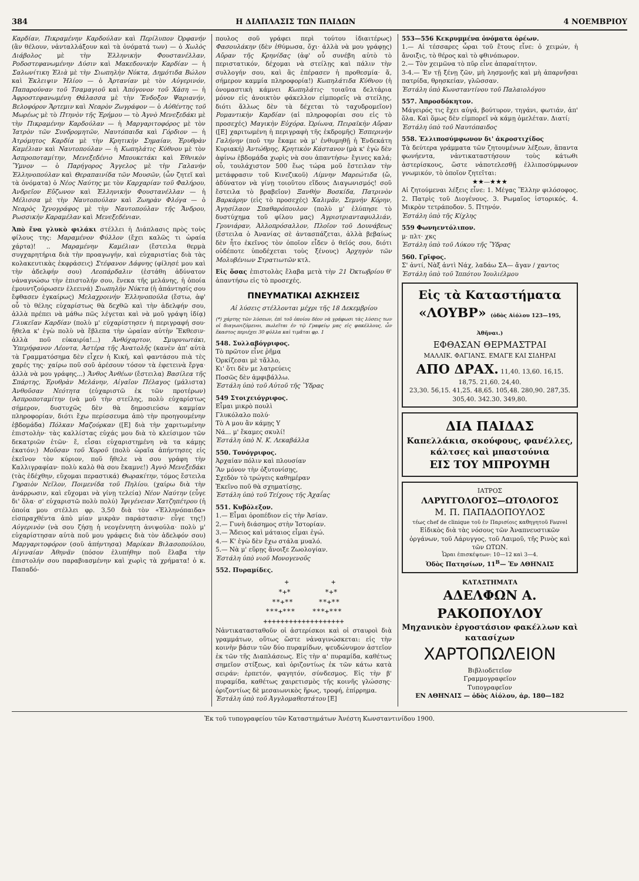384 Η ΔΙΑΠΛΑΣΙΣ ΤΩΝ ΠΑΙΔΩΝ 4 ΝΟΕΜΒΡΙΟΥ
Καρδίαν, Πικραμένην Καρδούλαν καὶ Περίλυπον Ὀρφανήν (ἂν θέλουν, νἀνταλλάξουν καὶ τὰ ὀνόματά των) — ὁ Χωλὸς Διάβολος μὲ τὴν Ἑλληνικὴν Φουστανέλλαν, Ροδοστεφανωμένην Δύσιν καὶ Μακεδονικὴν Καρδίαν — ἡ Σαλωνίτικη Ἑλιὰ μὲ τὴν Σιωπηλὴν Νύκτα, Δημότιδα Βώλου καὶ Ἐκλειψιν Ἡλίου — ὁ Ἀρτανίαν μὲ τὸν Αὐγερινόν, Παπαρούναν τοῦ Τσαμαγιοῦ καὶ Ἀπόγονον τοῦ Χάση — ἡ Ἀφροστεφανωμένη Θάλασσα μὲ τὴν Ἔνδοξον Ψαριανήν, Βελοφόρον Ἄρτεμιν καὶ Νεαρὸν Ζωγράφον — ὁ Αὐθέντης τοῦ Μωρέως μὲ τὸ Πτηνὸν τῆς Ἐρήμου — τὸ Ἀγνὸ Μενεξεδάκι μὲ τὴν Πικραμένην Καρδούλαν — ἡ Μαργαριτοφόρος μὲ τὸν Ἰατρὸν τῶν Συνδρομητῶν, Ναυτόπαιδα καὶ Γόρδιον — ἡ Ἀτρόμητος Καρδία μὲ τὴν Κρητικὴν Σημαίαν, Ἐρυθρὰν Καμέλιαν καὶ Ναυτοπούλαν — ἡ Κωπηλάτις Κύθνου μὲ τὸν Ἀσπροποταμίτην, Μενεξεδένιο Μπουκετάκι καὶ Ἐθνικὸν Ὕμνον — ὁ Παρήγορος Ἄγγελος μὲ τὴν Γαλανὴν Ἑλληνοπούλαν καὶ Θεραπαινίδα τῶν Μουσῶν, (ὧν ζητεῖ καὶ τὰ ὀνόματα) ὁ Νέος Ναύτης με τὸν Καρχαρίαν τοῦ Φαλήρου, Ἀνδρεῖον Εὔζωνον καὶ Ἑλληνικὴν Φουστανέλλαν — ἡ Μέλισσα μὲ τὴν Ναυτοπούλαν καὶ Ζωηρὰν Φλόγα — ὁ Νεαρὸς Ἰχνογράφος μὲ τὴν Ναυτοπούλαν τῆς Ἄνδρου, Ρωσσικὴν Καραμέλαν καὶ Μενεξεδένιαν.
Ἀπὸ ἕνα γλυκὸ φιλάκι στέλλει ἡ Διάπλασις πρὸς τοὺς φίλους της: Μαραμένον Φύλλον (ἔχει καλῶς τι ὡραία χάρτα)! .. Μαραμένην Καμέλιαν (ἔστειλα θερμὰ συγχαρητήρια διὰ τὴν προαγωγήν, καὶ εὐχαριστίας διὰ τὰς κολακευτικὰς ἐκφράσεις) Στέφανον Δάφνης (φίλησέ μου καὶ τὴν ἀδελφήν σου) Λεοπάρδαλιν (ἐστάθη ἀδύνατον νἀναγνώσω τὴν ἐπιστολήν σου, ἕνεκα τῆς μελάνης, ἡ ὁποία ἐμουντζούρωσεν ἐλεεινά) Σιωπηλὴν Νύκτα (ἡ ἀπάντησίς σου ἔφθασεν ἐγκαίρως) Μελαχροινὴν Ἑλληνοπούλα (ἔστω, ἀφ' οὗ τὸ θέλης εὐχαρίστως θὰ δεχθῶ καὶ τὴν ἀδελφήν σου, ἀλλὰ πρέπει νὰ μάθω πῶς λέγεται καὶ νὰ μοῦ γράψη ἰδίᾳ) Γλυκεῖαν Καρδίαν (πολὺ μ' εὐχαρίστησεν ἡ περιγραφή σου· ἤθελα κ' ἐγὼ πολὺ νὰ ἔβλεπα τὴν ὡραίαν αὐτὴν Ἔκθεσιν· ἀλλὰ ποῦ εὐκαιρία!...) Ἀνθόχαρτον, Σμυρνιωτάκι, Ὑπερήφανον Λέοντα, Ἀστέρα τῆς Ἀνατολῆς (κανὲν ἀπ' αὐτὰ τὰ Γραμματόσημα δὲν εἶχεν ἡ Κική, καὶ φαντάσου πιὰ τὲς χαρές της· χαίρω ποῦ σοῦ ἀρέσουν τόσον τὰ ἐφετεινὰ ἔργα· ἀλλὰ νὰ μου γράφης...) Ἄνθος Ἀνθέων (ἔστειλα) Βασίλεα τῆς Σπάρτης, Ἐρυθρὰν Μελάνην, Αἰγαῖον Πέλαγος (μάλιστα) Ἀνθοῦσαν Νεότητα (εὐχαριστῶ ἐκ τῶν προτέρων) Ἀσπροποταμίτην (νὰ μοῦ τὴν στείλης, πολὺ εὐχαρίστως σήμερον, δυστυχῶς δὲν θὰ δημοσιεύσω καμμίαν πληροφορίαν, διότι ἔχω περίσσευμα ἀπὸ τὴν προηγουμένην ἑβδομάδα) Πόλκαν Μαζούρκαν ([Ε] διὰ τὴν χαριτωμένην ἐπιστολὴν· τὰς καλλίστας εὐχάς μου διὰ τὸ κλείσιμον τῶν δεκατριῶν ἐτῶν· ἔ, εἶσαι εὐχαριστημένη νὰ τα κάμῃς ἑκατόν;) Μοῦσαν τοῦ Χοροῦ (πολὺ ὡραῖα ἀπήντησες εἰς ἐκεῖνον τὸν κύριον, ποῦ ἤθελε νὰ σου γράφη τὴν Καλλιγραφίαν· πολὺ καλὸ θὰ σου ἔκαμνε!) Ἀγνὸ Μενεξεδάκι (τὰς ἐδέχθην, εὔχομαι περαστικά) Θωρακίτην, τόμος ἔστειλα Γηραιὸν Νεῖλον, Ποιμενίδα τοῦ Πηλίου. (χαίρω διὰ τὴν ἀνάρρωσιν, καὶ εὔχομαι νὰ γίνῃ τελεία) Νέον Ναύτην (εὖγε δι' ὅλα· σ' εὐχαριστῶ πολὺ πολύ) Ἰφιγένειαν Χατζηπέτρου (ἡ ὁποία μου στέλλει φρ. 3,50 διὰ τὸν «Ἑλληνόπαιδα» εἰσπραχθέντα ἀπὸ μίαν μικρὰν παράστασιν· εὖγε της!) Αὐγερινὸν (νὰ σου ζήσῃ ἡ νεογέννητη ἀνιψούλα· πολὺ μ' εὐχαρίστησαν αὐτὰ ποῦ μου γράφεις διὰ τὸν ἀδελφόν σου) Μαργαριτοφόρον (σοῦ ἀπήντησα) Μαρίκαν Βιλασοπούλου, Αἰγιναίαν Ἀθηνᾶν (πόσον ἐλυπήθην ποῦ ἔλαβα τὴν ἐπιστολήν σου παραβιασμένην καὶ χωρὶς τὰ χρήματα! ὁ κ. Παπαδό-
πουλος σοῦ γράφει περὶ τούτου ἰδιαιτέρως) Φασουλάκην (δὲν ἐθύμωσα, ὄχι· ἀλλὰ νὰ μου γράφῃς) Αὔραν τῆς Κρηνίδας (ἀφ' οὗ συνέβη αὐτὸ τὸ περιστατικόν, δέχομαι νὰ στείλῃς καὶ πάλιν τὴν συλλογήν σου, καὶ ἂς ἐπέρασεν ἡ προθεσμία· ἄ, σήμερον καμμία πληροφορία!) Κωπηλάτιδα Κύθνου (ἡ ὀνομαστικὴ κάμνει Κωπηλάτις· τοιαῦτα δελτάρια μόνον εἰς ἀνοικτὸν φάκελλον εἰμπορεῖς νὰ στείλῃς, διότι ἄλλως δὲν τὰ δέχεται τὸ ταχυδρομεῖον) Ρομαντικὴν Καρδίαν (αἱ πληροφορίαι σου εἰς τὸ προσεχές) Μαγικὴν Εὐχόρα. Ὡρίωνα, Πειραϊκὴν Αὔραν ([Ε] χαριτωμένη ἡ περιγραφὴ τῆς ἐκδρομῆς) Ἑσπερινὴν Γαλήνην (ποῦ την ἔκαμε νὰ μ' ἐνθυμηθῇ ἡ Ἑνδεκάτη Κυριακή) Ἀντώθρης, Κρητικὸν Κάστανον (μὰ κ' ἐγὼ δὲν ἀφίνω ἑβδομάδα χωρὶς νὰ σου ἀπαντήσω· ἔγινες καλά; οὗ, τουλάχιστον 500 ἕως τώρα μοῦ ἔστειλαν τὴν μετάφρασιν τοῦ Κινεζικοῦ) Λίμνην Μαρεώτιδα (ὤ, ἀδύνατον νὰ γίνῃ τοιοῦτου εἴδους Διαγωνισμός! σοῦ ἔστειλα τὸ βραβεῖον) Ξανθὴν Βοσκίδα, Πατρινὸν Βαρκάρην (εἰς τὸ προσεχές) Χαλιμᾶν, Σεμνὴν Κόρην, Ἀγησίλαον Σπαθαρόπουλον (πολὺ μ' ἐλύπησε τὸ δυστύχημα τοῦ φίλου μας) Ἀγριοτριανταφυλλιάν, Γρυνιάραν, Ἀλλοπρόσαλλον, Πλοῖον τοῦ Δουνάβεως (ἔστειλα ὁ Ἀνανίας σὲ ἀντασπάζεται, ἀλλὰ βεβαίως δὲν ἦτο ἐκεῖνος τὸν ὁποῖον εἶδεν ὁ θεῖός σου, διότι οὐδέποτε ὑποδέχεται τοὺς ξένους) Ἀρχηγὸν τῶν Μολυβένιων Στρατιωτῶν κτλ.
Εἰς ὅσας ἐπιστολὰς ἔλαβα μετὰ τὴν 21 Ὀκτωβρίου θ' ἀπαντήσω εἰς τὸ προσεχές.
ΠΝΕΥΜΑΤΙΚΑΙ ΑΣΚΗΣΕΙΣ
Αἱ λύσεις στέλλονται μέχρι τῆς 18 Δεκεμβρίου
(*) χάρτης τῶν λύσεων, ἐπὶ τοῦ ὁποίου δέον νὰ γράφωσι τὰς λύσεις των οἱ διαγωνιζόμενοι, πωλεῖται ἐν τῷ Γραφείῳ μας εἰς φακέλλους, ὧν ἕκαστος περιέχει 30 φύλλα καὶ τιμᾶται φρ. 1
548. Συλλαβόγριφος.
Τὸ πρῶτον εἶνε ῥῆμα
Ὁρκίζεσαι μὲ τἄλλο,
Κι' ὅτι δὲν με λατρεύεις
Ποσῶς δὲν ἀμφιβάλλω.
Ἐστάλη ὑπὸ τοῦ Αὐτοῦ τῆς Ὕδρας
549 Στοιχειόγριφος.
Εἶμαι μικρὸ πουλὶ
Γλυκόλαλο πολύ·
Τὸ Α μου ἂν κάμῃς Υ
Νά... μ' ἔκαμες σκυλί!
Ἐστάλη ὑπὸ Ν. Κ. Λεκαβάλλα
550. Τονόγριφος.
Ἀρχαίαν πόλιν καὶ πλουσίαν
Ἂν μόνον τὴν ὀξυτονίσῃς,
Σχεδὸν τὸ τρώγεις καθημέραν
Ἐκεῖνο ποῦ θὰ σχηματίσῃς.
Ἐστάλη ὑπὸ τοῦ Τείχους τῆς Ἀχαΐας
551. Κυβόλεξον.
1.— Εἶμαι ὀροπέδιον εἰς τὴν Ἀσίαν.
2.— Γυνὴ διάσημος στὴν Ἱστορίαν.
3.— Ἄδειος καὶ μάταιος εἶμαι ἐγώ.
4.— Κ' ἐγὼ δὲν ἔχω στάλα μυαλό.
5.— Νὰ μ' εὕρῃς ἄνοιξε Ζωολογίαν.
Ἐστάλη ὑπὸ νιοῦ Μονογενοῦς
552. Πυραμίδες.
   +          +
  *+*        *+*
 **+**      **+**
***+***    ***+***
+++++++++++++++++++
Νἀντικατασταθοῦν οἱ ἀστερίσκοι καὶ οἱ σταυροὶ διὰ γραμμάτων, οὕτως ὥστε νἀναγινώσκεται: εἰς τὴν κοινὴν βάσιν τῶν δύο πυραμίδων, ψευδώνυμον ἀστεῖον ἐκ τῶν τῆς Διαπλάσεως. Εἰς τὴν α' πυραμίδα, καθέτως σημεῖον στίξεως, καὶ ὁριζοντίως ἐκ τῶν κάτω κατὰ σειράν: ἑρπετόν, φαγητόν, σύνδεσμος. Εἰς τὴν β' πυραμίδα, καθέτως χαιρετισμὸς τῆς κοινῆς γλώσσης· ὁριζοντίως δὲ μεσαιωνικὸς ἥρως, τροφή, ἐπίρρημα.
Ἐστάλη ὑπὸ τοῦ Ἀγγλομαθεστάτου [Ε]
553—556 Κεκρυμμένα ὀνόματα ὀρέων.
1.— Αἱ τέσσαρες ὧραι τοῦ ἔτους εἶνε: ὁ χειμών, ἡ ἄνοιξις, τὸ θέρος καὶ τὸ φθινόπωρον.
2.— Τὸν χειμῶνα τὸ πῦρ εἶνε ἀπαραίτητον.
3-4.— Ἐν τῇ ξένῃ ζῶν, μὴ λησμονῇς καὶ μὴ ἀπαρνῆσαι πατρίδα, θρησκείαν, γλῶσσαν.
Ἐστάλη ὑπὸ Κωνσταντίνου τοῦ Παλαιολόγου
557. Ἀπροσδόκητον.
Μάγειρός τις ἔχει αὐγά, βούτυρον, τηγάνι, φωτιάν, ἀπ' ὅλα. Καὶ ὅμως δὲν εἰμπορεῖ νὰ κάμῃ ὀμελέταν. Διατί;
Ἐστάλη ὑπὸ τοῦ Ναυτόπαιδος
558. Ἐλλιποσύμφωνον δι' ἀκροστιχίδος
Τὰ δεύτερα γράμματα τῶν ζητουμένων λέξεων, ἅπαντα φωνήεντα, νἀντικαταστήσουν τοὺς κάτωθι ἀστερίσκους, ὥστε νἀποτελεσθῇ ἐλλιποσύμφωνον γνωμικόν, τὸ ὁποῖον ζητεῖται:
★★—★★★
Αἱ ζητούμεναι λέξεις εἶνε: 1. Μέγας Ἕλλην φιλόσοφος. 2. Πατρὶς τοῦ Διογένους. 3. Ρωμαῖος ἱστορικός. 4. Μικρὸν τετράποδον. 5. Πτηνόν.
Ἐστάλη ὑπὸ τῆς Κίχλης
559 Φωνηεντόλιπον.
μ· πλτ· χκς
Ἐστάλη ὑπὸ τοῦ Λύκου τῆς Ὕδρας
560. Γρῖφος.
Σ' ἀντί, Νὰξ ἀντὶ Νάχ, λαδάω ΣΑ— ἄγαν / χαντος
Ἐστάλη ὑπὸ τοῦ Ἱππότου Ἰουλιέλμου
Εἰς τὰ Καταστήματα
«ΛΟΥΒΡ» (ὁδὸς Αἰόλου 123—195, Ἀθῆναι.)
ΕΦΘΑΣΑΝ ΘΕΡΜΑΣΤΡΑΙ
ΜΑΛΛΙΚ. ΦΑΓΙΑΝΣ. ΕΜΑΓΕ ΚΑΙ ΣΙΔΗΡΑΙ
ΑΠΟ ΔΡΑΧ. 11,40. 13,60. 16,15. 18,75. 21,60. 24,40.
23,30. 56,15. 41,25. 48,65. 105,48. 280,90. 287,35. 305,40. 342.30. 349,80.
ΔΙΑ ΠΑΙΔΑΣ
Καπελλάκια, σκούφους, φανέλλες, κάλτσες καὶ μπαστούνια
ΕΙΣ ΤΟΥ ΜΠΡΟΥΜΗ
ΙΑΤΡΟΣ
ΛΑΡΥΓΓΟΛΟΓΟΣ—ΩΤΟΛΟΓΟΣ
Μ. Π. ΠΑΠΑΔΟΠΟΥΛΟΣ
τέως chef de clinique τοῦ ἐν Παρισίοις καθηγητοῦ Fauvel
Εἰδικὸς διὰ τὰς νόσους τῶν Ἀναπνευστικῶν ὀργάνων, τοῦ Λάρυγγος, τοῦ Λαιμοῦ, τῆς Ρινὸς καὶ τῶν ΩΤΩΝ.
Ὧραι ἐπισκέψεων: 10—12 καὶ 3—4.
Ὁδὸς Πατησίων, 11<sup>Β</sup>— Ἐν ΑΘΗΝΑΙΣ
ΚΑΤΑΣΤΗΜΑΤΑ
ΑΔΕΛΦΩΝ Α. ΡΑΚΟΠΟΥΛΟΥ
Μηχανικὸν ἐργοστάσιον φακέλλων καὶ κατασίχων
ΧΑΡΤΟΠΩΛΕΙΟΝ
Βιβλιοδετεῖον
Γραμμογραφεῖον
Τυπογραφεῖον
ΕΝ ΑΘΗΝΑΙΣ — ὁδὸς Αἰόλου, ἀρ. 180—182
Ἐκ τοῦ τυπογραφείου τῶν Καταστημάτων Ἀνέστη Κωνσταντινίδου 1900.